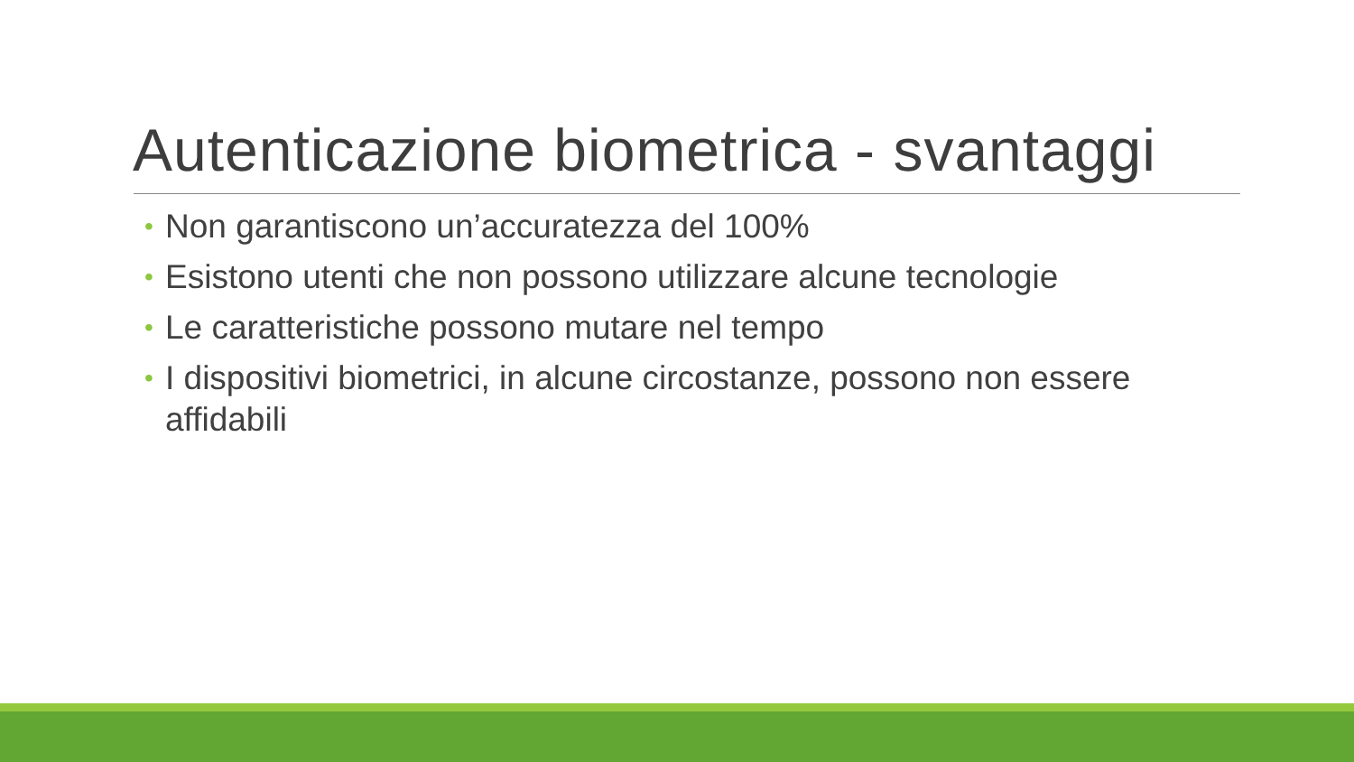Autenticazione biometrica - svantaggi
• Non garantiscono un’accuratezza del 100%
• Esistono utenti che non possono utilizzare alcune tecnologie
• Le caratteristiche possono mutare nel tempo
• I dispositivi biometrici, in alcune circostanze, possono non essere affidabili